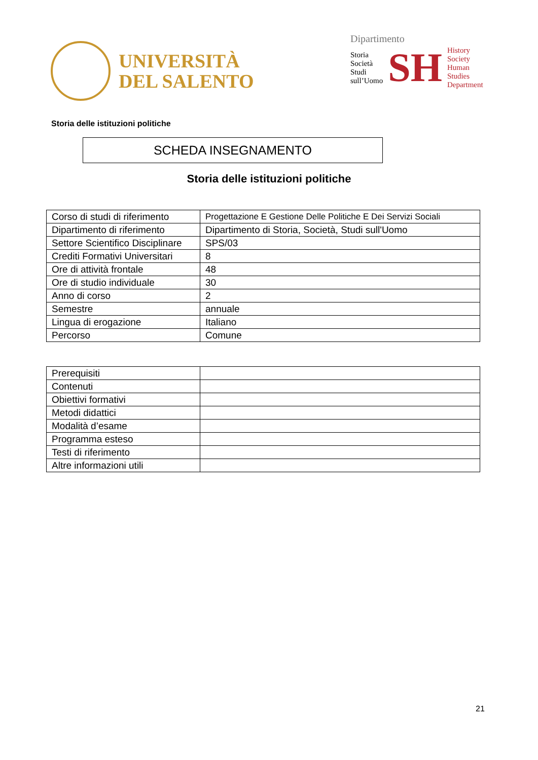UNIVERSITÀ
DEL SALENTO
Dipartimento
Storia
Società
Studi
sull’Uomo
SH
History
Society
Human
Studies
Department
Storia delle istituzioni politiche
SCHEDA INSEGNAMENTO
Storia delle istituzioni politiche
| Corso di studi di riferimento | Progettazione E Gestione Delle Politiche E Dei Servizi Sociali |
| Dipartimento di riferimento | Dipartimento di Storia, Società, Studi sull'Uomo |
| Settore Scientifico Disciplinare | SPS/03 |
| Crediti Formativi Universitari | 8 |
| Ore di attività frontale | 48 |
| Ore di studio individuale | 30 |
| Anno di corso | 2 |
| Semestre | annuale |
| Lingua di erogazione | Italiano |
| Percorso | Comune |
| Prerequisiti | |
| Contenuti | |
| Obiettivi formativi | |
| Metodi didattici | |
| Modalità d’esame | |
| Programma esteso | |
| Testi di riferimento | |
| Altre informazioni utili | |
21